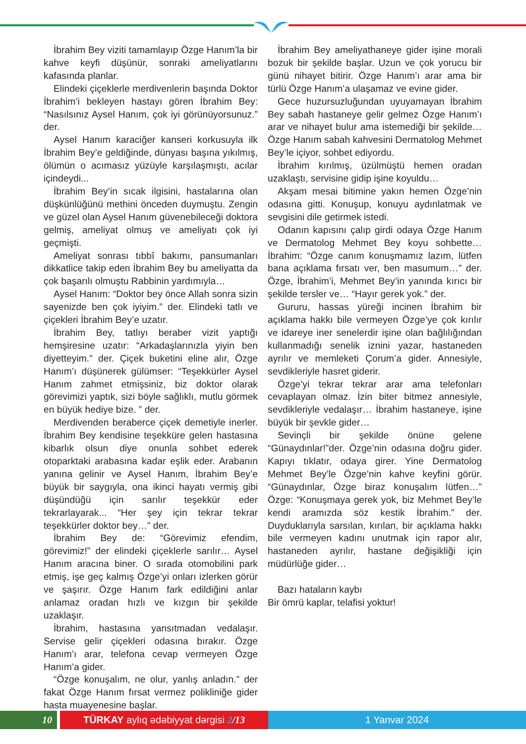İbrahim Bey viziti tamamlayıp Özge Hanım’la bir kahve keyfi düşünür, sonraki ameliyatlarını kafasında planlar.
Elindeki çiçeklerle merdivenlerin başında Doktor İbrahim’i bekleyen hastayı gören İbrahim Bey: “Nasılsınız Aysel Hanım, çok iyi görünüyorsunuz.” der.
Aysel Hanım karaciğer kanseri korkusuyla ilk İbrahim Bey’e geldiğinde, dünyası başına yıkılmış, ölümün o acımasız yüzüyle karşılaşmıştı, acılar içindeydi...
İbrahim Bey’in sıcak ilgisini, hastalarına olan düşkünlüğünü methini önceden duymuştu. Zengin ve güzel olan Aysel Hanım güvenebileceği doktora gelmiş, ameliyat olmuş ve ameliyatı çok iyi geçmişti.
Ameliyat sonrası tıbbî bakımı, pansumanları dikkatlice takip eden İbrahim Bey bu ameliyatta da çok başarılı olmuştu Rabbinin yardımıyla…
Aysel Hanım: “Doktor bey önce Allah sonra sizin sayenizde ben çok iyiyim.” der. Elindeki tatlı ve çiçekleri İbrahim Bey’e uzatır.
İbrahim Bey, tatlıyı beraber vizit yaptığı hemşiresine uzatır: “Arkadaşlarınızla yiyin ben diyetteyim.” der. Çiçek buketini eline alır, Özge Hanım’ı düşünerek gülümser: “Teşekkürler Aysel Hanım zahmet etmişsiniz, biz doktor olarak görevimizi yaptık, sizi böyle sağlıklı, mutlu görmek en büyük hediye bize. ” der.
Merdivenden beraberce çiçek demetiyle inerler. İbrahim Bey kendisine teşekküre gelen hastasına kibarlık olsun diye onunla sohbet ederek otoparktaki arabasına kadar eşlik eder. Arabanın yanına gelinir ve Aysel Hanım, İbrahim Bey’e büyük bir saygıyla, ona ikinci hayatı vermiş gibi düşündüğü için sarılır teşekkür eder tekrarlayarak... “Her şey için tekrar tekrar teşekkürler doktor bey…” der.
İbrahim Bey de: “Görevimiz efendim, görevimiz!” der elindeki çiçeklerle sarılır… Aysel Hanım aracına biner. O sırada otomobilini park etmiş, işe geç kalmış Özge’yi onları izlerken görür ve şaşırır. Özge Hanım fark edildiğini anlar anlamaz oradan hızlı ve kızgın bir şekilde uzaklaşır.
İbrahim, hastasına yansıtmadan vedalaşır. Servise gelir çiçekleri odasına bırakır. Özge Hanım’ı arar, telefona cevap vermeyen Özge Hanım’a gider.
“Özge konuşalım, ne olur, yanlış anladın.” der fakat Özge Hanım fırsat vermez polikliniğe gider hasta muayenesine başlar.
İbrahim Bey ameliyathaneye gider işine morali bozuk bir şekilde başlar. Uzun ve çok yorucu bir günü nihayet bitirir. Özge Hanım’ı arar ama bir türlü Özge Hanım’a ulaşamaz ve evine gider.
Gece huzursuzluğundan uyuyamayan İbrahim Bey sabah hastaneye gelir gelmez Özge Hanım’ı arar ve nihayet bulur ama istemediği bir şekilde… Özge Hanım sabah kahvesini Dermatolog Mehmet Bey’le içiyor, sohbet ediyordu.
İbrahim kırılmış, üzülmüştü hemen oradan uzaklaştı, servisine gidip işine koyuldu…
Akşam mesai bitimine yakın hemen Özge’nin odasına gitti. Konuşup, konuyu aydınlatmak ve sevgisini dile getirmek istedi.
Odanın kapısını çalıp girdi odaya Özge Hanım ve Dermatolog Mehmet Bey koyu sohbette… İbrahim: “Özge canım konuşmamız lazım, lütfen bana açıklama fırsatı ver, ben masumum…” der. Özge, İbrahim’i, Mehmet Bey’in yanında kırıcı bir şekilde tersler ve… “Hayır gerek yok.” der.
Gururu, hassas yüreği incinen İbrahim bir açıklama hakkı bile vermeyen Özge’ye çok kırılır ve idareye iner senelerdir işine olan bağlılığından kullanmadığı senelik iznini yazar, hastaneden ayrılır ve memleketi Çorum’a gider. Annesiyle, sevdikleriyle hasret giderir.
Özge’yi tekrar tekrar arar ama telefonları cevaplayan olmaz. İzin biter bitmez annesiyle, sevdikleriyle vedalaşır… İbrahim hastaneye, işine büyük bir şevkle gider…
Sevinçli bir şekilde önüne gelene “Günaydınlar!”der. Özge’nin odasına doğru gider. Kapıyı tıklatır, odaya girer. Yine Dermatolog Mehmet Bey’le Özge’nin kahve keyfini görür. “Günaydınlar, Özge biraz konuşalım lütfen…” Özge: “Konuşmaya gerek yok, biz Mehmet Bey’le kendi aramızda söz kestik İbrahim.” der. Duyduklarıyla sarsılan, kırılan, bir açıklama hakkı bile vermeyen kadını unutmak için rapor alır, hastaneden ayrılır, hastane değişikliği için müdürlüğe gider…
Bazı hataların kaybı
Bir ömrü kaplar, telafisi yoktur!
10 TÜRKAY aylıq ədəbiyyat dərgisi 2/13 1 Yanvar 2024